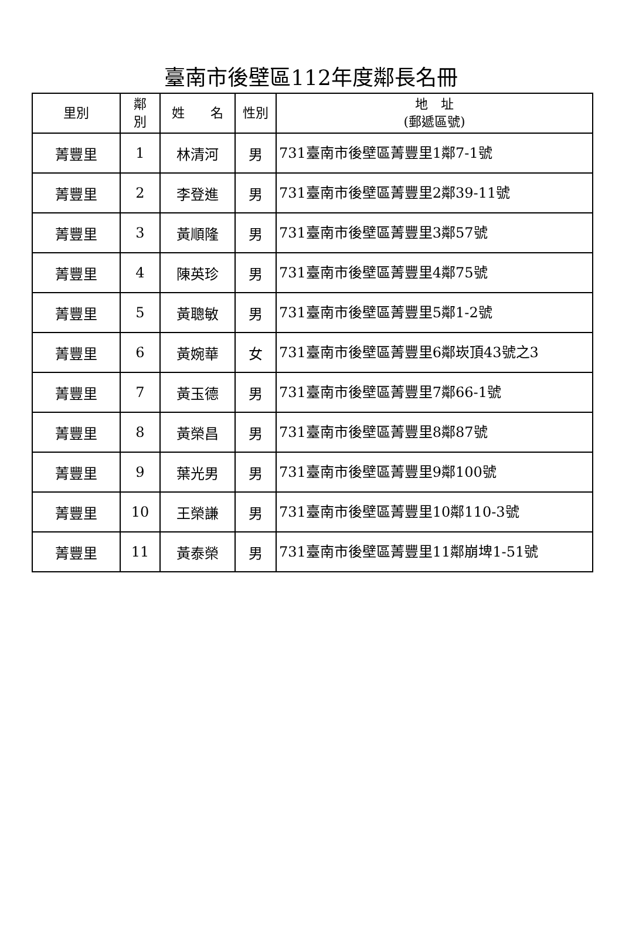臺南市後壁區112年度鄰長名冊
| 里別 | 鄰 別 | 姓 名 | 性別 | 地 址 (郵遞區號) |
| --- | --- | --- | --- | --- |
| 菁豐里 | 1 | 林清河 | 男 | 731臺南市後壁區菁豐里1鄰7-1號 |
| 菁豐里 | 2 | 李登進 | 男 | 731臺南市後壁區菁豐里2鄰39-11號 |
| 菁豐里 | 3 | 黃順隆 | 男 | 731臺南市後壁區菁豐里3鄰57號 |
| 菁豐里 | 4 | 陳英珍 | 男 | 731臺南市後壁區菁豐里4鄰75號 |
| 菁豐里 | 5 | 黃聰敏 | 男 | 731臺南市後壁區菁豐里5鄰1-2號 |
| 菁豐里 | 6 | 黃婉華 | 女 | 731臺南市後壁區菁豐里6鄰崁頂43號之3 |
| 菁豐里 | 7 | 黃玉德 | 男 | 731臺南市後壁區菁豐里7鄰66-1號 |
| 菁豐里 | 8 | 黃榮昌 | 男 | 731臺南市後壁區菁豐里8鄰87號 |
| 菁豐里 | 9 | 葉光男 | 男 | 731臺南市後壁區菁豐里9鄰100號 |
| 菁豐里 | 10 | 王榮謙 | 男 | 731臺南市後壁區菁豐里10鄰110-3號 |
| 菁豐里 | 11 | 黃泰榮 | 男 | 731臺南市後壁區菁豐里11鄰崩埤1-51號 |